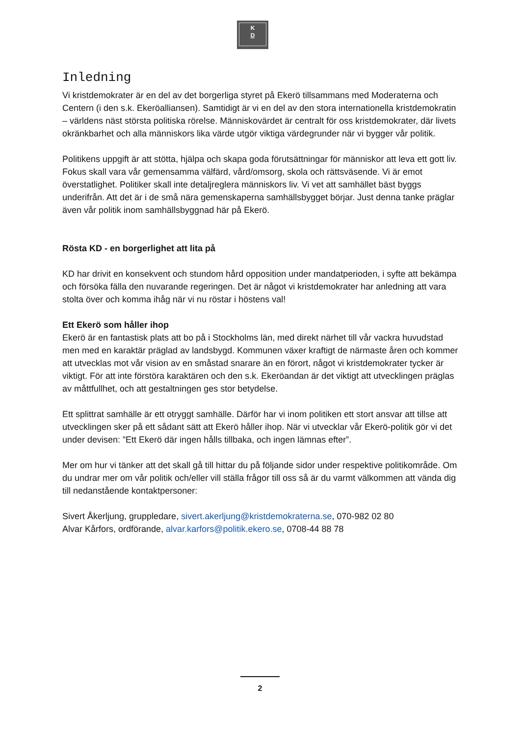K
D
Inledning
Vi kristdemokrater är en del av det borgerliga styret på Ekerö tillsammans med Moderaterna och Centern (i den s.k. Ekeröalliansen). Samtidigt är vi en del av den stora internationella kristdemokratin – världens näst största politiska rörelse. Människovärdet är centralt för oss kristdemokrater, där livets okränkbarhet och alla människors lika värde utgör viktiga värdegrunder när vi bygger vår politik.
Politikens uppgift är att stötta, hjälpa och skapa goda förutsättningar för människor att leva ett gott liv. Fokus skall vara vår gemensamma välfärd, vård/omsorg, skola och rättsväsende. Vi är emot överstatlighet. Politiker skall inte detaljreglera människors liv. Vi vet att samhället bäst byggs underifrån. Att det är i de små nära gemenskaperna samhällsbygget börjar. Just denna tanke präglar även vår politik inom samhällsbyggnad här på Ekerö.
Rösta KD - en borgerlighet att lita på
KD har drivit en konsekvent och stundom hård opposition under mandatperioden, i syfte att bekämpa och försöka fälla den nuvarande regeringen. Det är något vi kristdemokrater har anledning att vara stolta över och komma ihåg när vi nu röstar i höstens val!
Ett Ekerö som håller ihop
Ekerö är en fantastisk plats att bo på i Stockholms län, med direkt närhet till vår vackra huvudstad men med en karaktär präglad av landsbygd. Kommunen växer kraftigt de närmaste åren och kommer att utvecklas mot vår vision av en småstad snarare än en förort, något vi kristdemokrater tycker är viktigt. För att inte förstöra karaktären och den s.k. Ekeröandan är det viktigt att utvecklingen präglas av måttfullhet, och att gestaltningen ges stor betydelse.
Ett splittrat samhälle är ett otryggt samhälle. Därför har vi inom politiken ett stort ansvar att tillse att utvecklingen sker på ett sådant sätt att Ekerö håller ihop. När vi utvecklar vår Ekerö-politik gör vi det under devisen: ”Ett Ekerö där ingen hålls tillbaka, och ingen lämnas efter”.
Mer om hur vi tänker att det skall gå till hittar du på följande sidor under respektive politikområde. Om du undrar mer om vår politik och/eller vill ställa frågor till oss så är du varmt välkommen att vända dig till nedanstående kontaktpersoner:
Sivert Åkerljung, gruppledare, sivert.akerljung@kristdemokraterna.se, 070-982 02 80
Alvar Kårfors, ordförande, alvar.karfors@politik.ekero.se, 0708-44 88 78
2